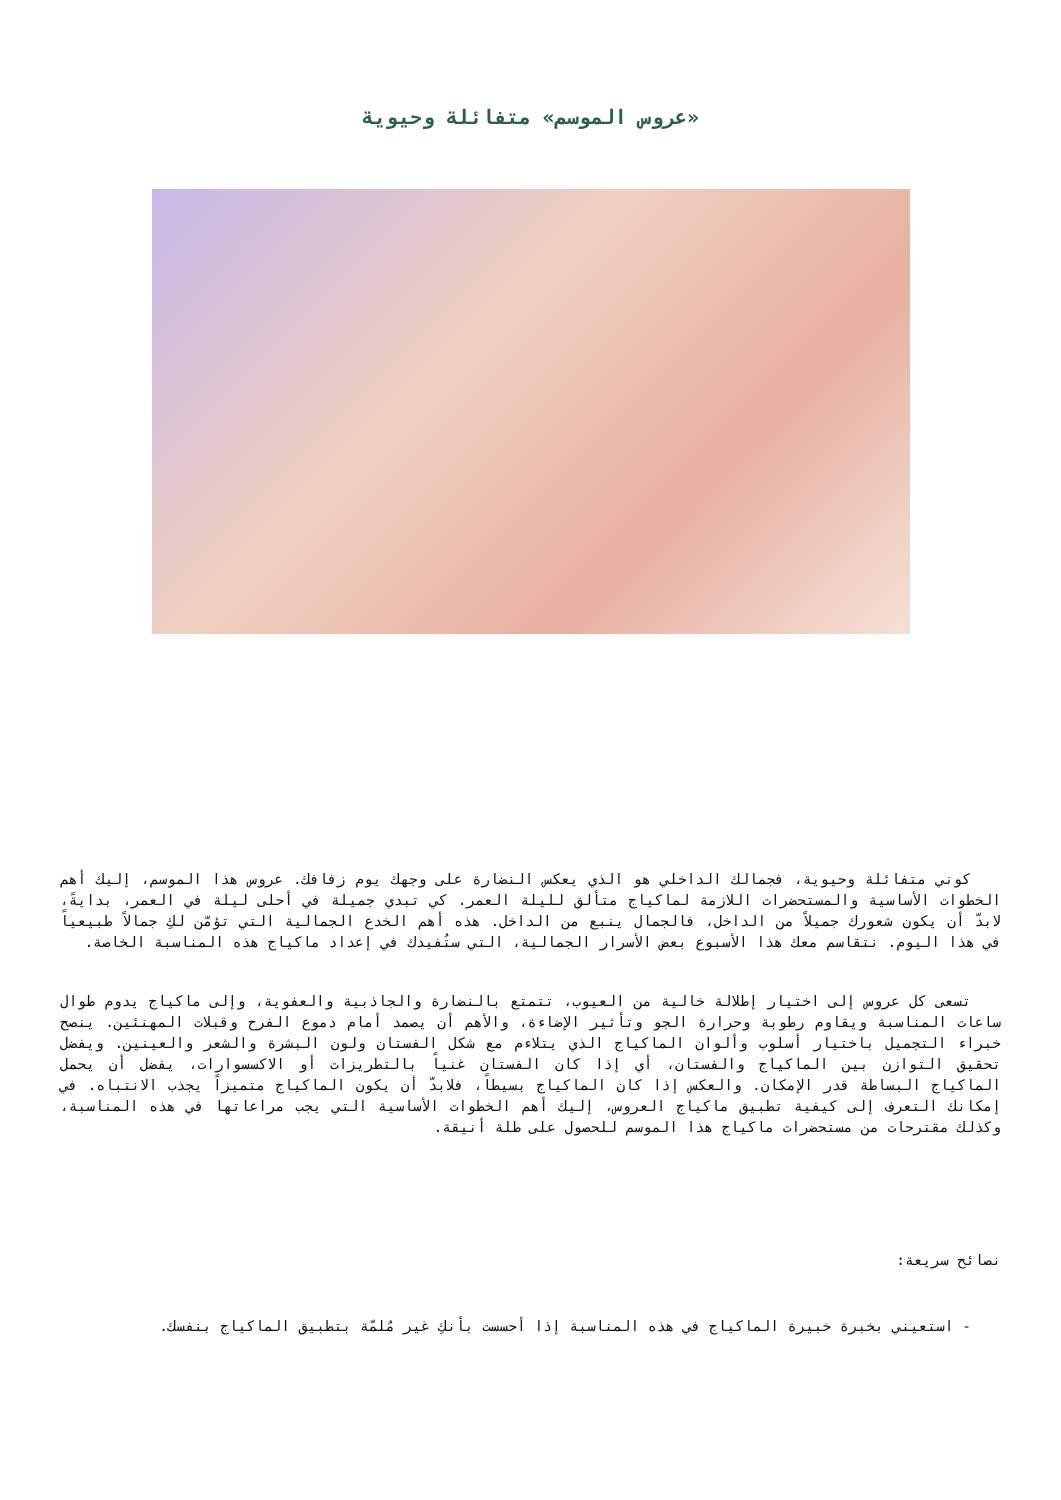«عروس الموسم» متفائلة وحيوية
كوني متفائلة وحيوية، فجمالك الداخلي هو الذي يعكس النضارة على وجهك يوم زفافك. عروس هذا الموسم، إليك أهم الخطوات الأساسية والمستحضرات اللازمة لماكياج متألق لليلة العمر. كي تبدي جميلة في أحلى ليلة في العمر، بدايةً، لابدّ أن يكون شعورك جميلاً من الداخل، فالجمال ينبع من الداخل. هذه أهم الخدع الجمالية التي تؤمّن لكِ جمالاً طبيعياً في هذا اليوم. نتقاسم معك هذا الأسبوع بعض الأسرار الجمالية، التي ستُفيدك في إعداد ماكياج هذه المناسبة الخاصة.
تسعى كل عروس إلى اختيار إطلالة خالية من العيوب، تتمتع بالنضارة والجاذبية والعفوية، وإلى ماكياج يدوم طوال ساعات المناسبة ويقاوم رطوبة وحرارة الجو وتأثير الإضاءة، والأهم أن يصمد أمام دموع الفرح وقبلات المهنئين. ينصح خبراء التجميل باختيار أسلوب وألوان الماكياج الذي يتلاءم مع شكل الفستان ولون البشرة والشعر والعينين. ويفضل تحقيق التوازن بين الماكياج والفستان، أي إذا كان الفستان غنياً بالتطريزات أو الاكسسوارات، يفضل أن يحمل الماكياج البساطة قدر الإمكان. والعكس إذا كان الماكياج بسيطاً، فلابدّ أن يكون الماكياج متميزاً يجذب الانتباه. في إمكانك التعرف إلى كيفية تطبيق ماكياج العروس، إليك أهم الخطوات الأساسية التي يجب مراعاتها في هذه المناسبة، وكذلك مقترحات من مستحضرات ماكياج هذا الموسم للحصول على طلة أنيقة.
نصائح سريعة:
- استعيني بخبرة خبيرة الماكياج في هذه المناسبة إذا أحسست بأنكِ غير مُلمّة بتطبيق الماكياج بنفسك.